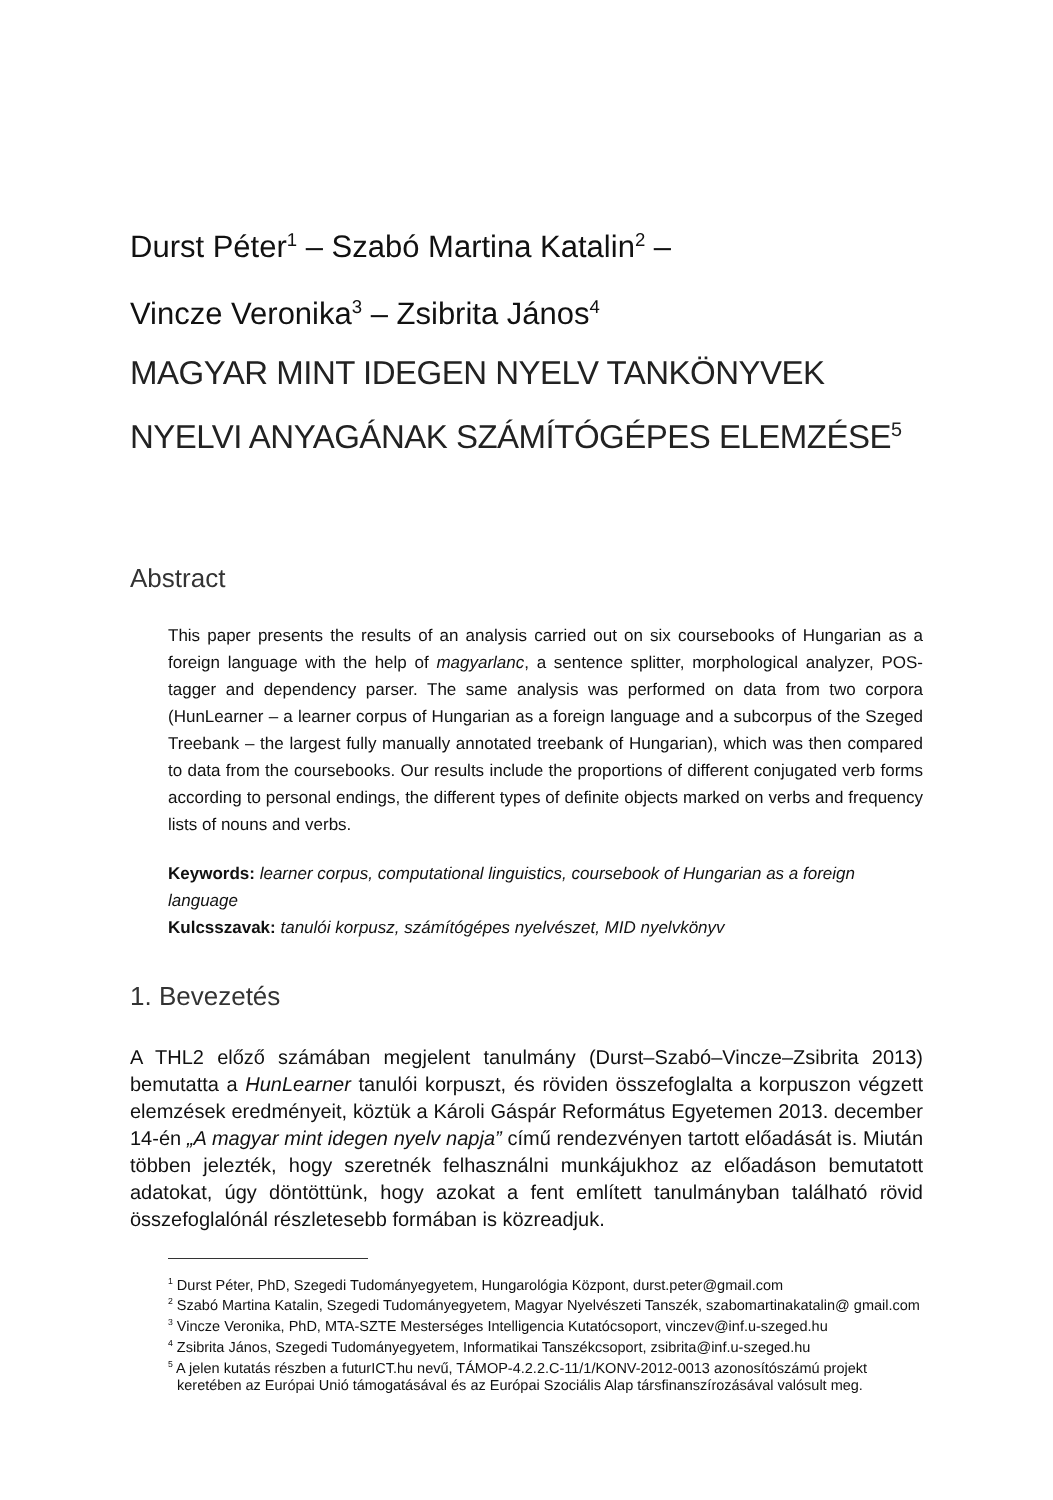Durst Péter<sup>1</sup> – Szabó Martina Katalin<sup>2</sup> –
Vincze Veronika<sup>3</sup> – Zsibrita János<sup>4</sup>
MAGYAR MINT IDEGEN NYELV TANKÖNYVEK
NYELVI ANYAGÁNAK SZÁMÍTÓGÉPES ELEMZÉSE<sup>5</sup>
Abstract
This paper presents the results of an analysis carried out on six coursebooks of Hungarian as a foreign language with the help of magyarlanc, a sentence splitter, morphological analyzer, POS-tagger and dependency parser. The same analysis was performed on data from two corpora (HunLearner – a learner corpus of Hungarian as a foreign language and a subcorpus of the Szeged Treebank – the largest fully manually annotated treebank of Hungarian), which was then compared to data from the coursebooks. Our results include the proportions of different conjugated verb forms according to personal endings, the different types of definite objects marked on verbs and frequency lists of nouns and verbs.
Keywords: learner corpus, computational linguistics, coursebook of Hungarian as a foreign language
Kulcsszavak: tanulói korpusz, számítógépes nyelvészet, MID nyelvkönyv
1. Bevezetés
A THL2 előző számában megjelent tanulmány (Durst–Szabó–Vincze–Zsibrita 2013) bemutatta a HunLearner tanulói korpuszt, és röviden összefoglalta a korpuszon végzett elemzések eredményeit, köztük a Károli Gáspár Református Egyetemen 2013. december 14-én „A magyar mint idegen nyelv napja” című rendezvényen tartott előadását is. Miután többen jelezték, hogy szeretnék felhasználni munkájukhoz az előadáson bemutatott adatokat, úgy döntöttünk, hogy azokat a fent említett tanulmányban található rövid összefoglalónál részletesebb formában is közreadjuk.
<sup>1</sup> Durst Péter, PhD, Szegedi Tudományegyetem, Hungarológia Központ, durst.peter@gmail.com
<sup>2</sup> Szabó Martina Katalin, Szegedi Tudományegyetem, Magyar Nyelvészeti Tanszék, szabomartinakatalin@ gmail.com
<sup>3</sup> Vincze Veronika, PhD, MTA-SZTE Mesterséges Intelligencia Kutatócsoport, vinczev@inf.u-szeged.hu
<sup>4</sup> Zsibrita János, Szegedi Tudományegyetem, Informatikai Tanszékcsoport, zsibrita@inf.u-szeged.hu
<sup>5</sup> A jelen kutatás részben a futurICT.hu nevű, TÁMOP-4.2.2.C-11/1/KONV-2012-0013 azonosítószámú projekt keretében az Európai Unió támogatásával és az Európai Szociális Alap társfinanszírozásával valósult meg.